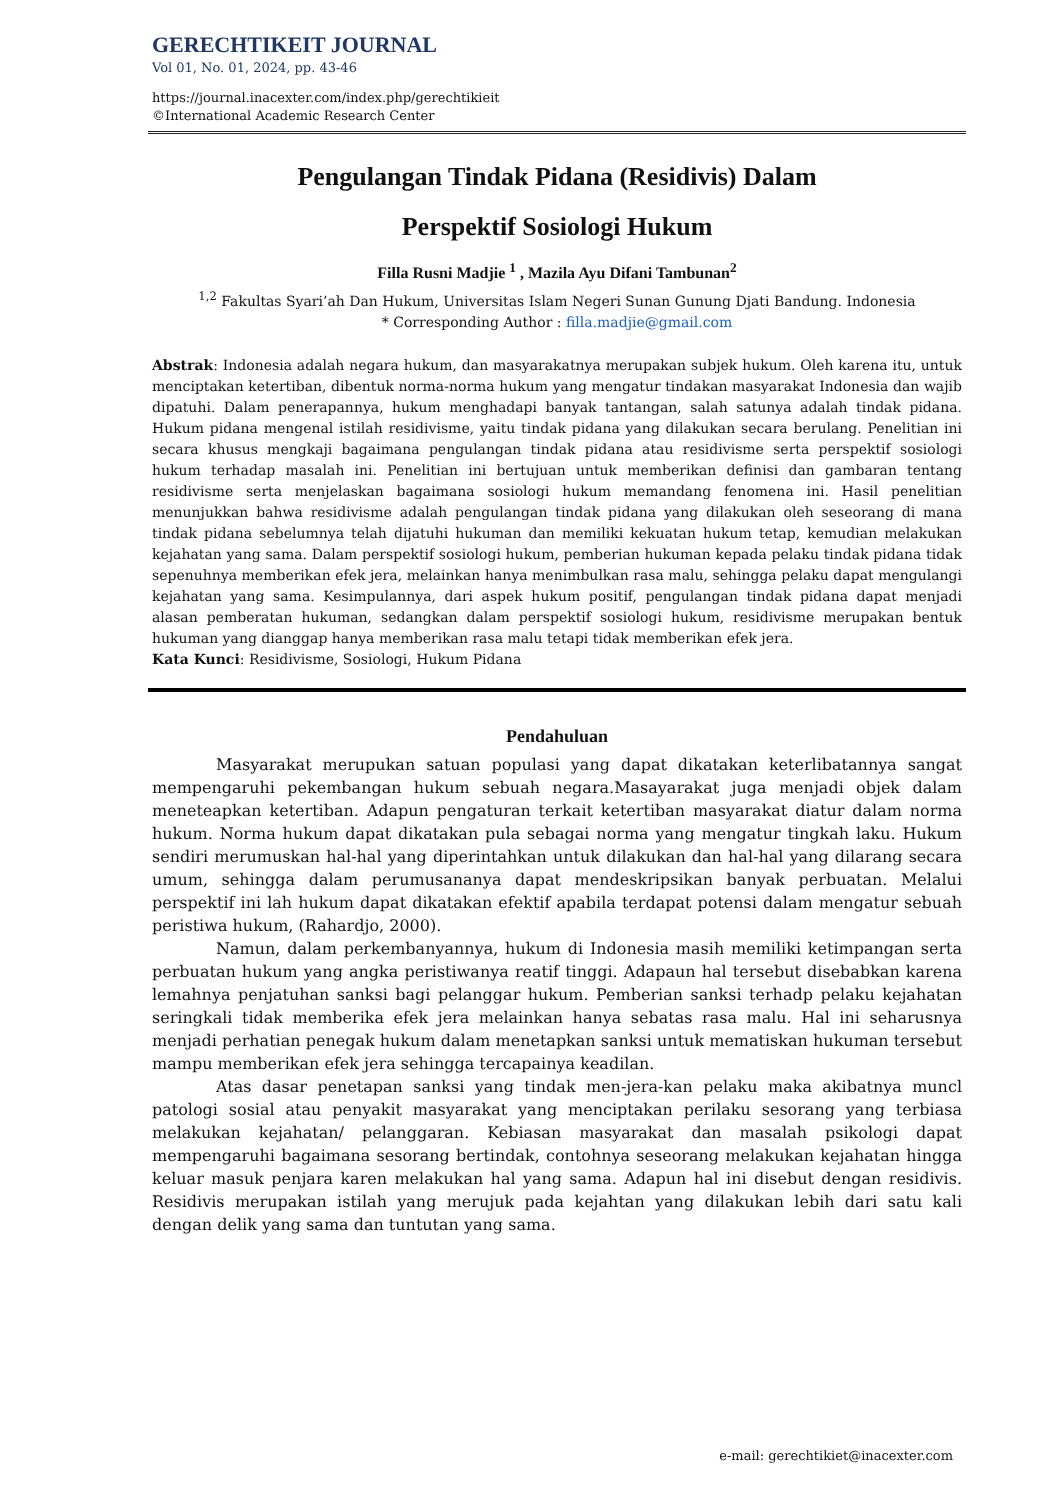GERECHTIKEIT JOURNAL
Vol 01, No. 01, 2024, pp. 43-46
https://journal.inacexter.com/index.php/gerechtikieit
©International Academic Research Center
Pengulangan Tindak Pidana (Residivis) Dalam
Perspektif Sosiologi Hukum
Filla Rusni Madjie <sup>1</sup> , Mazila Ayu Difani Tambunan<sup>2</sup>
<sup>1,2</sup> Fakultas Syari’ah Dan Hukum, Universitas Islam Negeri Sunan Gunung Djati Bandung. Indonesia
* Corresponding Author : filla.madjie@gmail.com
Abstrak: Indonesia adalah negara hukum, dan masyarakatnya merupakan subjek hukum. Oleh karena itu, untuk menciptakan ketertiban, dibentuk norma-norma hukum yang mengatur tindakan masyarakat Indonesia dan wajib dipatuhi. Dalam penerapannya, hukum menghadapi banyak tantangan, salah satunya adalah tindak pidana. Hukum pidana mengenal istilah residivisme, yaitu tindak pidana yang dilakukan secara berulang. Penelitian ini secara khusus mengkaji bagaimana pengulangan tindak pidana atau residivisme serta perspektif sosiologi hukum terhadap masalah ini. Penelitian ini bertujuan untuk memberikan definisi dan gambaran tentang residivisme serta menjelaskan bagaimana sosiologi hukum memandang fenomena ini. Hasil penelitian menunjukkan bahwa residivisme adalah pengulangan tindak pidana yang dilakukan oleh seseorang di mana tindak pidana sebelumnya telah dijatuhi hukuman dan memiliki kekuatan hukum tetap, kemudian melakukan kejahatan yang sama. Dalam perspektif sosiologi hukum, pemberian hukuman kepada pelaku tindak pidana tidak sepenuhnya memberikan efek jera, melainkan hanya menimbulkan rasa malu, sehingga pelaku dapat mengulangi kejahatan yang sama. Kesimpulannya, dari aspek hukum positif, pengulangan tindak pidana dapat menjadi alasan pemberatan hukuman, sedangkan dalam perspektif sosiologi hukum, residivisme merupakan bentuk hukuman yang dianggap hanya memberikan rasa malu tetapi tidak memberikan efek jera.
Kata Kunci: Residivisme, Sosiologi, Hukum Pidana
Pendahuluan
Masyarakat merupukan satuan populasi yang dapat dikatakan keterlibatannya sangat mempengaruhi pekembangan hukum sebuah negara.Masayarakat juga menjadi objek dalam meneteapkan ketertiban. Adapun pengaturan terkait ketertiban masyarakat diatur dalam norma hukum. Norma hukum dapat dikatakan pula sebagai norma yang mengatur tingkah laku. Hukum sendiri merumuskan hal-hal yang diperintahkan untuk dilakukan dan hal-hal yang dilarang secara umum, sehingga dalam perumusananya dapat mendeskripsikan banyak perbuatan. Melalui perspektif ini lah hukum dapat dikatakan efektif apabila terdapat potensi dalam mengatur sebuah peristiwa hukum, (Rahardjo, 2000).
Namun, dalam perkembanyannya, hukum di Indonesia masih memiliki ketimpangan serta perbuatan hukum yang angka peristiwanya reatif tinggi. Adapaun hal tersebut disebabkan karena lemahnya penjatuhan sanksi bagi pelanggar hukum. Pemberian sanksi terhadp pelaku kejahatan seringkali tidak memberika efek jera melainkan hanya sebatas rasa malu. Hal ini seharusnya menjadi perhatian penegak hukum dalam menetapkan sanksi untuk mematiskan hukuman tersebut mampu memberikan efek jera sehingga tercapainya keadilan.
Atas dasar penetapan sanksi yang tindak men-jera-kan pelaku maka akibatnya muncl patologi sosial atau penyakit masyarakat yang menciptakan perilaku sesorang yang terbiasa melakukan kejahatan/ pelanggaran. Kebiasan masyarakat dan masalah psikologi dapat mempengaruhi bagaimana sesorang bertindak, contohnya seseorang melakukan kejahatan hingga keluar masuk penjara karen melakukan hal yang sama. Adapun hal ini disebut dengan residivis. Residivis merupakan istilah yang merujuk pada kejahtan yang dilakukan lebih dari satu kali dengan delik yang sama dan tuntutan yang sama.
e-mail: gerechtikiet@inacexter.com